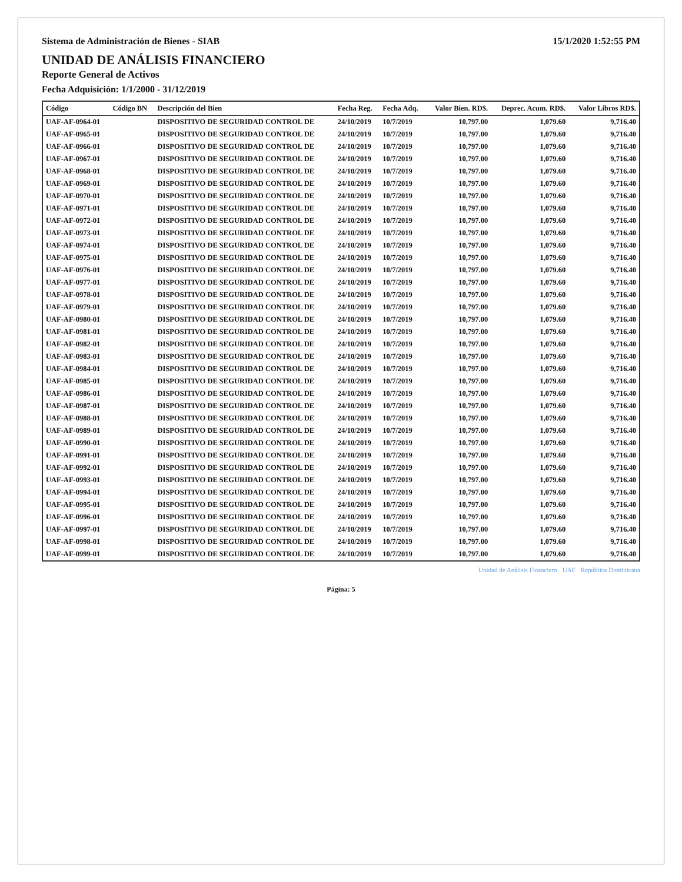Sistema de Administración de Bienes - SIAB 15/1/2020 1:52:55 PM
UNIDAD DE ANÁLISIS FINANCIERO
Reporte General de Activos
Fecha Adquisición: 1/1/2000 - 31/12/2019
| Código | Código BN | Descripción del Bien | Fecha Reg. | Fecha Adq. | Valor Bien. RD$. | Deprec. Acum. RD$. | Valor Libros RD$. |
| --- | --- | --- | --- | --- | --- | --- | --- |
| UAF-AF-0964-01 | | DISPOSITIVO DE SEGURIDAD CONTROL DE | 24/10/2019 | 10/7/2019 | 10,797.00 | 1,079.60 | 9,716.40 |
| UAF-AF-0965-01 | | DISPOSITIVO DE SEGURIDAD CONTROL DE | 24/10/2019 | 10/7/2019 | 10,797.00 | 1,079.60 | 9,716.40 |
| UAF-AF-0966-01 | | DISPOSITIVO DE SEGURIDAD CONTROL DE | 24/10/2019 | 10/7/2019 | 10,797.00 | 1,079.60 | 9,716.40 |
| UAF-AF-0967-01 | | DISPOSITIVO DE SEGURIDAD CONTROL DE | 24/10/2019 | 10/7/2019 | 10,797.00 | 1,079.60 | 9,716.40 |
| UAF-AF-0968-01 | | DISPOSITIVO DE SEGURIDAD CONTROL DE | 24/10/2019 | 10/7/2019 | 10,797.00 | 1,079.60 | 9,716.40 |
| UAF-AF-0969-01 | | DISPOSITIVO DE SEGURIDAD CONTROL DE | 24/10/2019 | 10/7/2019 | 10,797.00 | 1,079.60 | 9,716.40 |
| UAF-AF-0970-01 | | DISPOSITIVO DE SEGURIDAD CONTROL DE | 24/10/2019 | 10/7/2019 | 10,797.00 | 1,079.60 | 9,716.40 |
| UAF-AF-0971-01 | | DISPOSITIVO DE SEGURIDAD CONTROL DE | 24/10/2019 | 10/7/2019 | 10,797.00 | 1,079.60 | 9,716.40 |
| UAF-AF-0972-01 | | DISPOSITIVO DE SEGURIDAD CONTROL DE | 24/10/2019 | 10/7/2019 | 10,797.00 | 1,079.60 | 9,716.40 |
| UAF-AF-0973-01 | | DISPOSITIVO DE SEGURIDAD CONTROL DE | 24/10/2019 | 10/7/2019 | 10,797.00 | 1,079.60 | 9,716.40 |
| UAF-AF-0974-01 | | DISPOSITIVO DE SEGURIDAD CONTROL DE | 24/10/2019 | 10/7/2019 | 10,797.00 | 1,079.60 | 9,716.40 |
| UAF-AF-0975-01 | | DISPOSITIVO DE SEGURIDAD CONTROL DE | 24/10/2019 | 10/7/2019 | 10,797.00 | 1,079.60 | 9,716.40 |
| UAF-AF-0976-01 | | DISPOSITIVO DE SEGURIDAD CONTROL DE | 24/10/2019 | 10/7/2019 | 10,797.00 | 1,079.60 | 9,716.40 |
| UAF-AF-0977-01 | | DISPOSITIVO DE SEGURIDAD CONTROL DE | 24/10/2019 | 10/7/2019 | 10,797.00 | 1,079.60 | 9,716.40 |
| UAF-AF-0978-01 | | DISPOSITIVO DE SEGURIDAD CONTROL DE | 24/10/2019 | 10/7/2019 | 10,797.00 | 1,079.60 | 9,716.40 |
| UAF-AF-0979-01 | | DISPOSITIVO DE SEGURIDAD CONTROL DE | 24/10/2019 | 10/7/2019 | 10,797.00 | 1,079.60 | 9,716.40 |
| UAF-AF-0980-01 | | DISPOSITIVO DE SEGURIDAD CONTROL DE | 24/10/2019 | 10/7/2019 | 10,797.00 | 1,079.60 | 9,716.40 |
| UAF-AF-0981-01 | | DISPOSITIVO DE SEGURIDAD CONTROL DE | 24/10/2019 | 10/7/2019 | 10,797.00 | 1,079.60 | 9,716.40 |
| UAF-AF-0982-01 | | DISPOSITIVO DE SEGURIDAD CONTROL DE | 24/10/2019 | 10/7/2019 | 10,797.00 | 1,079.60 | 9,716.40 |
| UAF-AF-0983-01 | | DISPOSITIVO DE SEGURIDAD CONTROL DE | 24/10/2019 | 10/7/2019 | 10,797.00 | 1,079.60 | 9,716.40 |
| UAF-AF-0984-01 | | DISPOSITIVO DE SEGURIDAD CONTROL DE | 24/10/2019 | 10/7/2019 | 10,797.00 | 1,079.60 | 9,716.40 |
| UAF-AF-0985-01 | | DISPOSITIVO DE SEGURIDAD CONTROL DE | 24/10/2019 | 10/7/2019 | 10,797.00 | 1,079.60 | 9,716.40 |
| UAF-AF-0986-01 | | DISPOSITIVO DE SEGURIDAD CONTROL DE | 24/10/2019 | 10/7/2019 | 10,797.00 | 1,079.60 | 9,716.40 |
| UAF-AF-0987-01 | | DISPOSITIVO DE SEGURIDAD CONTROL DE | 24/10/2019 | 10/7/2019 | 10,797.00 | 1,079.60 | 9,716.40 |
| UAF-AF-0988-01 | | DISPOSITIVO DE SEGURIDAD CONTROL DE | 24/10/2019 | 10/7/2019 | 10,797.00 | 1,079.60 | 9,716.40 |
| UAF-AF-0989-01 | | DISPOSITIVO DE SEGURIDAD CONTROL DE | 24/10/2019 | 10/7/2019 | 10,797.00 | 1,079.60 | 9,716.40 |
| UAF-AF-0990-01 | | DISPOSITIVO DE SEGURIDAD CONTROL DE | 24/10/2019 | 10/7/2019 | 10,797.00 | 1,079.60 | 9,716.40 |
| UAF-AF-0991-01 | | DISPOSITIVO DE SEGURIDAD CONTROL DE | 24/10/2019 | 10/7/2019 | 10,797.00 | 1,079.60 | 9,716.40 |
| UAF-AF-0992-01 | | DISPOSITIVO DE SEGURIDAD CONTROL DE | 24/10/2019 | 10/7/2019 | 10,797.00 | 1,079.60 | 9,716.40 |
| UAF-AF-0993-01 | | DISPOSITIVO DE SEGURIDAD CONTROL DE | 24/10/2019 | 10/7/2019 | 10,797.00 | 1,079.60 | 9,716.40 |
| UAF-AF-0994-01 | | DISPOSITIVO DE SEGURIDAD CONTROL DE | 24/10/2019 | 10/7/2019 | 10,797.00 | 1,079.60 | 9,716.40 |
| UAF-AF-0995-01 | | DISPOSITIVO DE SEGURIDAD CONTROL DE | 24/10/2019 | 10/7/2019 | 10,797.00 | 1,079.60 | 9,716.40 |
| UAF-AF-0996-01 | | DISPOSITIVO DE SEGURIDAD CONTROL DE | 24/10/2019 | 10/7/2019 | 10,797.00 | 1,079.60 | 9,716.40 |
| UAF-AF-0997-01 | | DISPOSITIVO DE SEGURIDAD CONTROL DE | 24/10/2019 | 10/7/2019 | 10,797.00 | 1,079.60 | 9,716.40 |
| UAF-AF-0998-01 | | DISPOSITIVO DE SEGURIDAD CONTROL DE | 24/10/2019 | 10/7/2019 | 10,797.00 | 1,079.60 | 9,716.40 |
| UAF-AF-0999-01 | | DISPOSITIVO DE SEGURIDAD CONTROL DE | 24/10/2019 | 10/7/2019 | 10,797.00 | 1,079.60 | 9,716.40 |
Unidad de Análisis Financiero · UAF · República Dominicana
Página: 5